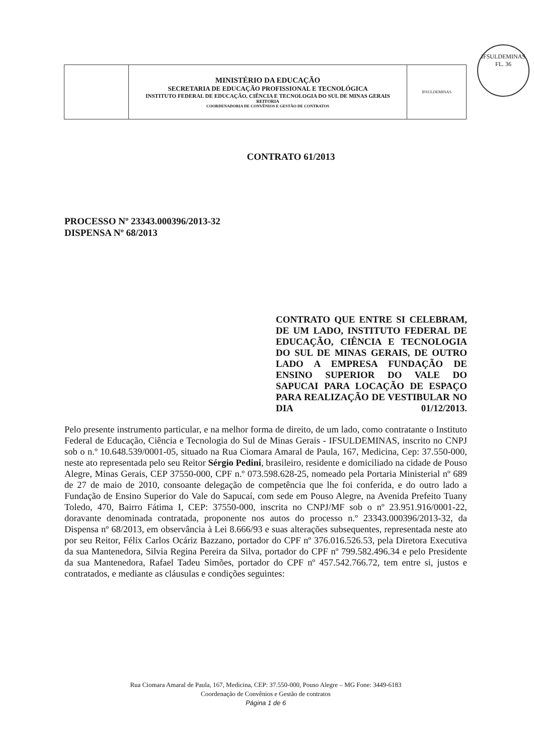IFSULDEMINAS
FL. 36
| | MINISTÉRIO DA EDUCAÇÃO SECRETARIA DE EDUCAÇÃO PROFISSIONAL E TECNOLÓGICA INSTITUTO FEDERAL DE EDUCAÇÃO, CIÊNCIA E TECNOLOGIA DO SUL DE MINAS GERAIS REITORIA COORDENADORIA DE CONVÊNIOS E GESTÃO DE CONTRATOS | IFSULDEMINAS |
CONTRATO 61/2013
PROCESSO Nº 23343.000396/2013-32
DISPENSA Nº 68/2013
CONTRATO QUE ENTRE SI CELEBRAM, DE UM LADO, INSTITUTO FEDERAL DE EDUCAÇÃO, CIÊNCIA E TECNOLOGIA DO SUL DE MINAS GERAIS, DE OUTRO LADO A EMPRESA FUNDAÇÃO DE ENSINO SUPERIOR DO VALE DO SAPUCAI PARA LOCAÇÃO DE ESPAÇO PARA REALIZAÇÃO DE VESTIBULAR NO DIA 01/12/2013.
Pelo presente instrumento particular, e na melhor forma de direito, de um lado, como contratante o Instituto Federal de Educação, Ciência e Tecnologia do Sul de Minas Gerais - IFSULDEMINAS, inscrito no CNPJ sob o n.º 10.648.539/0001-05, situado na Rua Ciomara Amaral de Paula, 167, Medicina, Cep: 37.550-000, neste ato representada pelo seu Reitor Sérgio Pedini, brasileiro, residente e domiciliado na cidade de Pouso Alegre, Minas Gerais, CEP 37550-000, CPF n.º 073.598.628-25, nomeado pela Portaria Ministerial nº 689 de 27 de maio de 2010, consoante delegação de competência que lhe foi conferida, e do outro lado a Fundação de Ensino Superior do Vale do Sapucaí, com sede em Pouso Alegre, na Avenida Prefeito Tuany Toledo, 470, Bairro Fátima I, CEP: 37550-000, inscrita no CNPJ/MF sob o nº 23.951.916/0001-22, doravante denominada contratada, proponente nos autos do processo n.º 23343.000396/2013-32, da Dispensa nº 68/2013, em observância à Lei 8.666/93 e suas alterações subsequentes, representada neste ato por seu Reitor, Félix Carlos Ocáriz Bazzano, portador do CPF nº 376.016.526.53, pela Diretora Executiva da sua Mantenedora, Silvia Regina Pereira da Silva, portador do CPF nº 799.582.496.34 e pelo Presidente da sua Mantenedora, Rafael Tadeu Simões, portador do CPF nº 457.542.766.72, tem entre si, justos e contratados, e mediante as cláusulas e condições seguintes:
Rua Ciomara Amaral de Paula, 167, Medicina, CEP: 37.550-000, Pouso Alegre – MG Fone: 3449-6183
Coordenação de Convênios e Gestão de contratos
Página 1 de 6